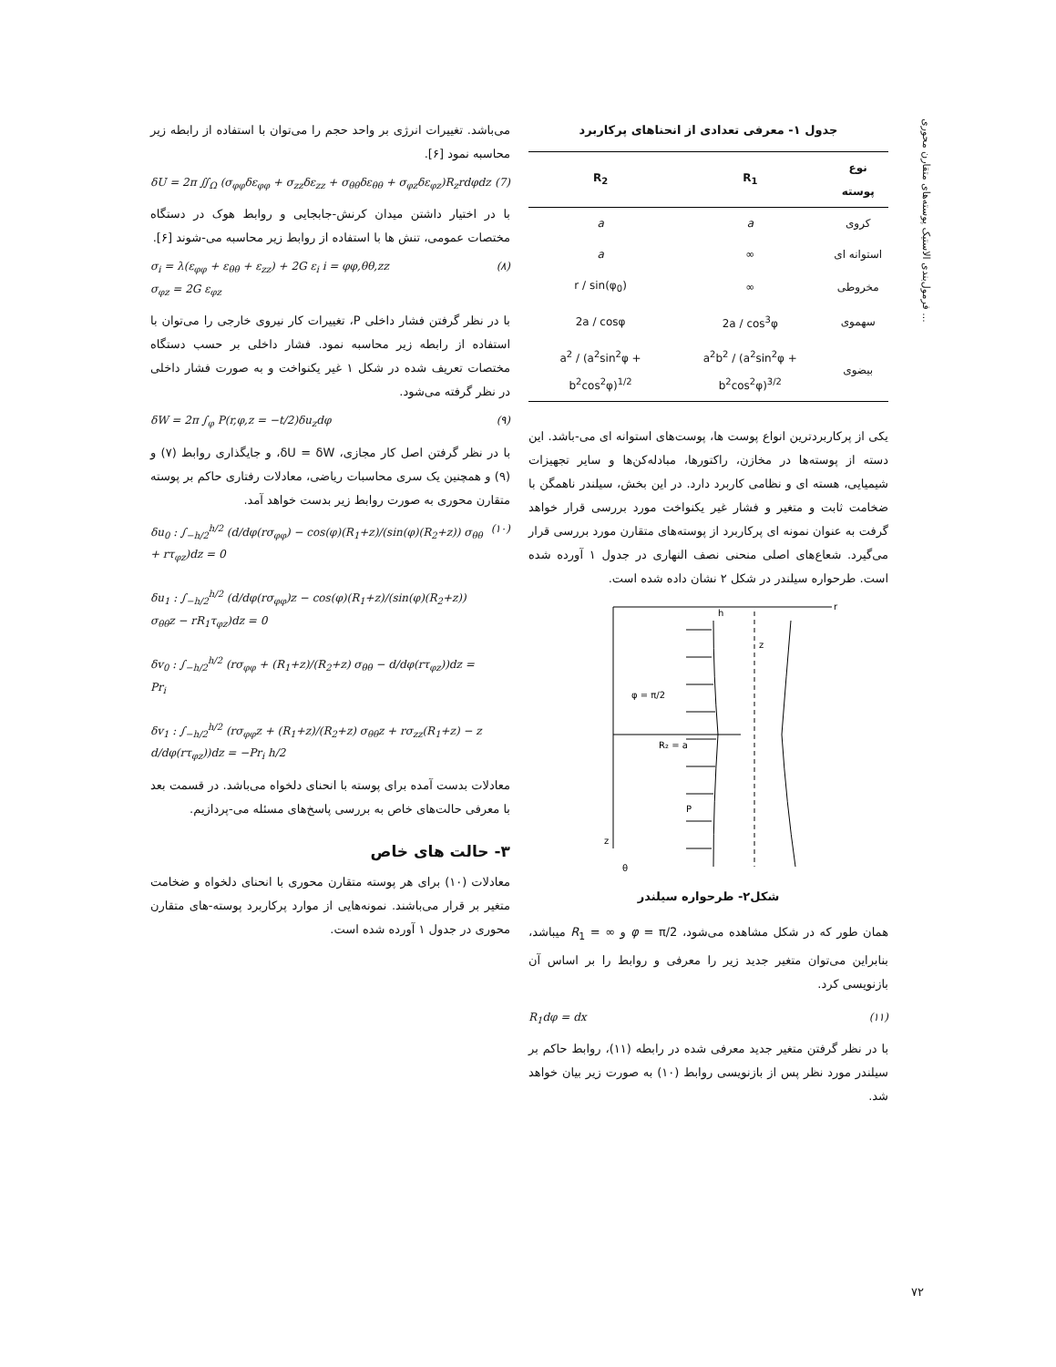فرمول‌بندی الاستیک پوسته‌های متقارن محوری ...
می‌باشد. تغییرات انرژی بر واحد حجم را می‌توان با استفاده از رابطه زیر محاسبه نمود [۶].
δU = 2π ∬<sub>Ω</sub> (σ<sub>φφ</sub>δε<sub>φφ</sub> + σ<sub>zz</sub>δε<sub>zz</sub> + σ<sub>θθ</sub>δε<sub>θθ</sub> + σ<sub>φz</sub>δε<sub>φz</sub>)R<sub>z</sub>rdφdz (7)
با در اختیار داشتن میدان کرنش-جابجایی و روابط هوک در دستگاه مختصات عمومی، تنش ها با استفاده از روابط زیر محاسبه می-شوند [۶].
σ<sub>i</sub> = λ(ε<sub>φφ</sub> + ε<sub>θθ</sub> + ε<sub>zz</sub>) + 2G ε<sub>i</sub> i = φφ,θθ,zz
σ<sub>φz</sub> = 2G ε<sub>φz</sub> (۸)
با در نظر گرفتن فشار داخلی P، تغییرات کار نیروی خارجی را می‌توان با استفاده از رابطه زیر محاسبه نمود. فشار داخلی بر حسب دستگاه مختصات تعریف شده در شکل ۱ غیر یکنواخت و به صورت فشار داخلی در نظر گرفته می‌شود.
δW = 2π ∫<sub>φ</sub> P(r,φ,z = −t/2)δu<sub>z</sub>dφ (۹)
با در نظر گرفتن اصل کار مجازی، δU = δW، و جایگذاری روابط (۷) و (۹) و همچنین یک سری محاسبات ریاضی، معادلات رفتاری حاکم بر پوسته متقارن محوری به صورت روابط زیر بدست خواهد آمد.
δu<sub>0</sub> : ∫<sub>−h/2</sub><sup>h/2</sup> (d/dφ(rσ<sub>φφ</sub>) − cos(φ)(R<sub>1</sub>+z)/(sin(φ)(R<sub>2</sub>+z)) σ<sub>θθ</sub> + rτ<sub>φz</sub>)dz = 0
δu<sub>1</sub> : ∫<sub>−h/2</sub><sup>h/2</sup> (d/dφ(rσ<sub>φφ</sub>)z − cos(φ)(R<sub>1</sub>+z)/(sin(φ)(R<sub>2</sub>+z)) σ<sub>θθ</sub>z − rR<sub>1</sub>τ<sub>φz</sub>)dz = 0
δv<sub>0</sub> : ∫<sub>−h/2</sub><sup>h/2</sup> (rσ<sub>φφ</sub> + (R<sub>1</sub>+z)/(R<sub>2</sub>+z) σ<sub>θθ</sub> − d/dφ(rτ<sub>φz</sub>))dz = Pr<sub>i</sub>
δv<sub>1</sub> : ∫<sub>−h/2</sub><sup>h/2</sup> (rσ<sub>φφ</sub>z + (R<sub>1</sub>+z)/(R<sub>2</sub>+z) σ<sub>θθ</sub>z + rσ<sub>zz</sub>(R<sub>1</sub>+z) − z d/dφ(rτ<sub>φz</sub>))dz = −Pr<sub>i</sub> h/2 (۱۰)
معادلات بدست آمده برای پوسته با انحنای دلخواه می‌باشد. در قسمت بعد با معرفی حالت‌های خاص به بررسی پاسخ‌های مسئله می-پردازیم.
۳- حالت های خاص
معادلات (۱۰) برای هر پوسته متقارن محوری با انحنای دلخواه و ضخامت متغیر بر قرار می‌باشند. نمونه‌هایی از موارد پرکاربرد پوسته-های متقارن محوری در جدول ۱ آورده شده است.
جدول ۱- معرفی تعدادی از انحناهای پرکاربرد
| نوع پوسته | R<sub>1</sub> | R<sub>2</sub> |
| --- | --- | --- |
| کروی | a | a |
| استوانه ای | ∞ | a |
| مخروطی | ∞ | r / sin(φ<sub>0</sub>) |
| سهموی | 2a / cos<sup>3</sup>φ | 2a / cosφ |
| بیضوی | a<sup>2</sup>b<sup>2</sup> / (a<sup>2</sup>sin<sup>2</sup>φ + b<sup>2</sup>cos<sup>2</sup>φ)<sup>3/2</sup> | a<sup>2</sup> / (a<sup>2</sup>sin<sup>2</sup>φ + b<sup>2</sup>cos<sup>2</sup>φ)<sup>1/2</sup> |
یکی از پرکاربردترین انواع پوست ها، پوست‌های استوانه ای می-باشد. این دسته از پوسته‌ها در مخازن، راکتورها، مبادله‌کن‌ها و سایر تجهیزات شیمیایی، هسته ای و نظامی کاربرد دارد. در این بخش، سیلندر ناهمگن با ضخامت ثابت و متغیر و فشار غیر یکنواخت مورد بررسی قرار خواهد گرفت به عنوان نمونه ای پرکاربرد از پوسته‌های متقارن مورد بررسی قرار می‌گیرد. شعاع‌های اصلی منحنی نصف النهاری در جدول ۱ آورده شده است. طرحواره سیلندر در شکل ۲ نشان داده شده است.
φ = π/2
R₂ = a
P
h
z
r
z
θ
شکل۲- طرحواره سیلندر
همان طور که در شکل مشاهده می‌شود، φ = π/2 و R<sub>1</sub> = ∞ میباشد، بنابراین می‌توان متغیر جدید زیر را معرفی و روابط را بر اساس آن بازنویسی کرد.
R<sub>1</sub>dφ = dx (۱۱)
با در نظر گرفتن متغیر جدید معرفی شده در رابطه (۱۱)، روابط حاکم بر سیلندر مورد نظر پس از بازنویسی روابط (۱۰) به صورت زیر بیان خواهد شد.
۷۲